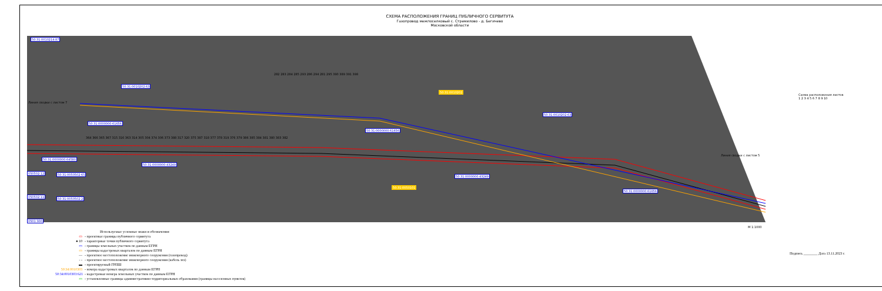СХЕМА РАСПОЛОЖЕНИЯ ГРАНИЦ ПУБЛИЧНОГО СЕРВИТУТА
Газопровод межпоселковый с. Стремилово - д. Бегичево
Московской области
50:31:0010214:87
50:31:0010202:63
50:31:0010202
50:31:0010202:63
50:31:0000000:61656
50:31:0000000:61656
50:31:0000000:64580
50:31:0000000:43249
50:31:0050502:65 050502:12
050502:11
50:31:0050502:2
0501:300
50:31:0000000:43249
50:31:0050101
50:31:0000000:61656
282 283 284 285 293 286 294 281 295 390 389 391 398
364 366 365 367 315 316 363 314 305 304 374 306 373 388 317 320 375 387 318 377 378 319 376 379 386 385 384 381 380 383 382
Линия сводки с листом 7
Линия сводки с листом 5
Схема расположения листов
1 2 3 4 5 6 7 8 9 10
М 1:1000
Используемые условные знаки и обозначения:
▭ - проектные границы публичного сервитута
● 10 - характерные точки публичного сервитута
▭ - границы земельных участков по данным ЕГРН
▭ - границы кадастровых кварталов по данным ЕГРН
— - проектное местоположение инженерного сооружения (газопровод)
- - - проектное местоположение инженерного сооружения (кабель эхз)
▬ - проектируемый ГРПШ
50:34:0010303 - номера кадастровых кварталов по данным ЕГРН
50:34:0010303:621 - кадастровые номера земельных участков по данным ЕГРН
▭ - установленные границы административно-территориальных образования (границы населенных пунктов)
Подпись ________ Дата 13.11.2023 г.